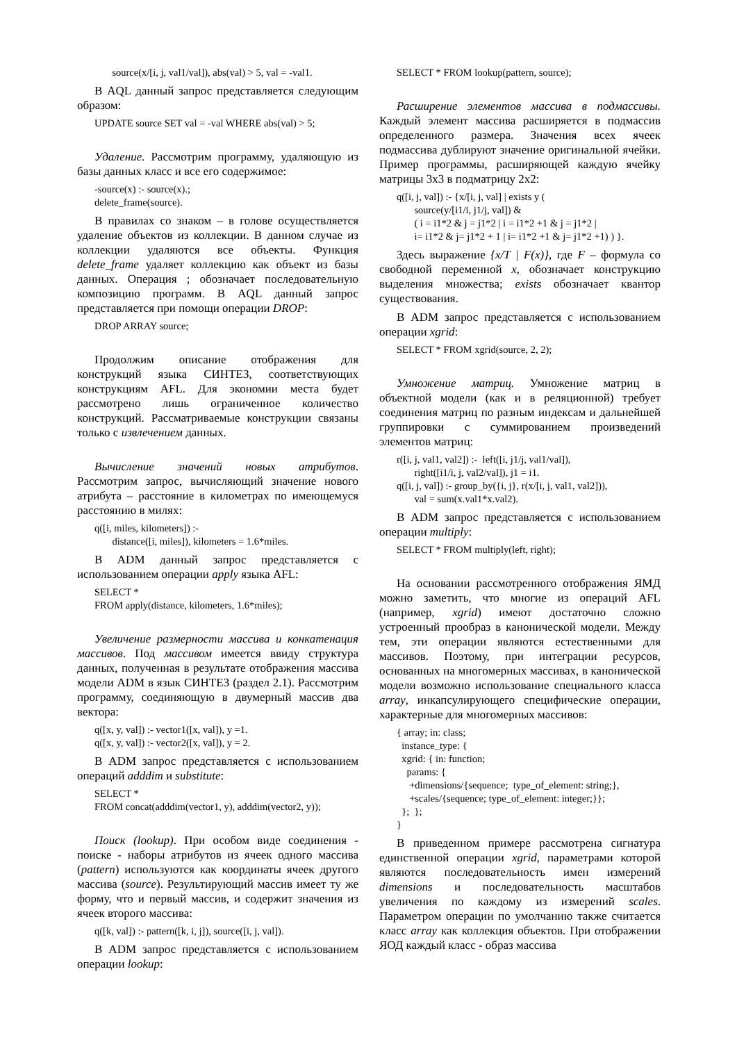source(x/[i, j, val1/val]), abs(val) > 5, val = -val1.
В AQL данный запрос представляется следующим образом:
UPDATE source SET val = -val WHERE abs(val) > 5;
Удаление. Рассмотрим программу, удаляющую из базы данных класс и все его содержимое:
-source(x) :- source(x).; delete_frame(source).
В правилах со знаком – в голове осуществляется удаление объектов из коллекции. В данном случае из коллекции удаляются все объекты. Функция delete_frame удаляет коллекцию как объект из базы данных. Операция ; обозначает последовательную композицию программ. В AQL данный запрос представляется при помощи операции DROP:
DROP ARRAY source;
Продолжим описание отображения для конструкций языка СИНТЕЗ, соответствующих конструкциям AFL. Для экономии места будет рассмотрено лишь ограниченное количество конструкций. Рассматриваемые конструкции связаны только с извлечением данных.
Вычисление значений новых атрибутов. Рассмотрим запрос, вычисляющий значение нового атрибута – расстояние в километрах по имеющемуся расстоянию в милях:
q([i, miles, kilometers]) :- distance([i, miles]), kilometers = 1.6*miles.
В ADM данный запрос представляется с использованием операции apply языка AFL:
SELECT * FROM apply(distance, kilometers, 1.6*miles);
Увеличение размерности массива и конкатенация массивов. Под массивом имеется ввиду структура данных, полученная в результате отображения массива модели ADM в язык СИНТЕЗ (раздел 2.1). Рассмотрим программу, соединяющую в двумерный массив два вектора:
q([x, y, val]) :- vector1([x, val]), y =1. q([x, y, val]) :- vector2([x, val]), y = 2.
В ADM запрос представляется с использованием операций adddim и substitute:
SELECT * FROM concat(adddim(vector1, y), adddim(vector2, y));
Поиск (lookup). При особом виде соединения - поиске - наборы атрибутов из ячеек одного массива (pattern) используются как координаты ячеек другого массива (source). Результирующий массив имеет ту же форму, что и первый массив, и содержит значения из ячеек второго массива:
q([k, val]) :- pattern([k, i, j]), source([i, j, val]).
В ADM запрос представляется с использованием операции lookup:
SELECT * FROM lookup(pattern, source);
Расширение элементов массива в подмассивы. Каждый элемент массива расширяется в подмассив определенного размера. Значения всех ячеек подмассива дублируют значение оригинальной ячейки. Пример программы, расширяющей каждую ячейку матрицы 3x3 в подматрицу 2x2:
q([i, j, val]) :- {x/[i, j, val] | exists y ( source(y/[i1/i, j1/j, val]) & ( i = i1*2 & j = j1*2 | i = i1*2 +1 & j = j1*2 | i= i1*2 & j= j1*2 + 1 | i= i1*2 +1 & j= j1*2 +1) ) }.
Здесь выражение {x/T | F(x)}, где F – формула со свободной переменной x, обозначает конструкцию выделения множества; exists обозначает квантор существования.
В ADM запрос представляется с использованием операции xgrid:
SELECT * FROM xgrid(source, 2, 2);
Умножение матриц. Умножение матриц в объектной модели (как и в реляционной) требует соединения матриц по разным индексам и дальнейшей группировки с суммированием произведений элементов матриц:
r([i, j, val1, val2]) :- left([i, j1/j, val1/val]), right([i1/i, j, val2/val]), j1 = i1. q([i, j, val]) :- group_by({i, j}, r(x/[i, j, val1, val2])), val = sum(x.val1*x.val2).
В ADM запрос представляется с использованием операции multiply:
SELECT * FROM multiply(left, right);
На основании рассмотренного отображения ЯМД можно заметить, что многие из операций AFL (например, xgrid) имеют достаточно сложно устроенный прообраз в канонической модели. Между тем, эти операции являются естественными для массивов. Поэтому, при интеграции ресурсов, основанных на многомерных массивах, в канонической модели возможно использование специального класса array, инкапсулирующего специфические операции, характерные для многомерных массивов:
{ array; in: class; instance_type: { xgrid: { in: function; params: { +dimensions/{sequence; type_of_element: string;}, +scales/{sequence; type_of_element: integer;}}; }; }; }
В приведенном примере рассмотрена сигнатура единственной операции xgrid, параметрами которой являются последовательность имен измерений dimensions и последовательность масштабов увеличения по каждому из измерений scales. Параметром операции по умолчанию также считается класс array как коллекция объектов. При отображении ЯОД каждый класс - образ массива